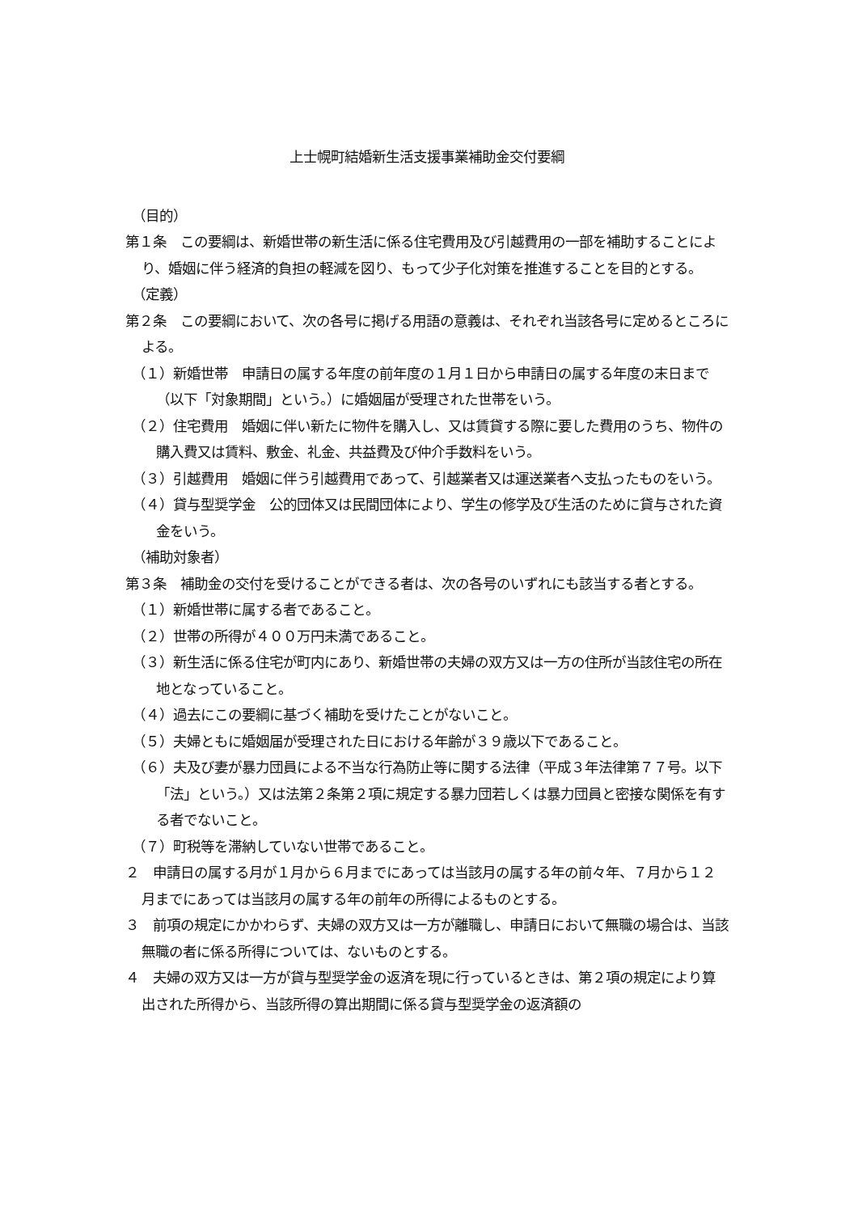上士幌町結婚新生活支援事業補助金交付要綱
（目的）
第１条　この要綱は、新婚世帯の新生活に係る住宅費用及び引越費用の一部を補助することにより、婚姻に伴う経済的負担の軽減を図り、もって少子化対策を推進することを目的とする。
（定義）
第２条　この要綱において、次の各号に掲げる用語の意義は、それぞれ当該各号に定めるところによる。
（１）新婚世帯　申請日の属する年度の前年度の１月１日から申請日の属する年度の末日まで（以下「対象期間」という。）に婚姻届が受理された世帯をいう。
（２）住宅費用　婚姻に伴い新たに物件を購入し、又は賃貸する際に要した費用のうち、物件の購入費又は賃料、敷金、礼金、共益費及び仲介手数料をいう。
（３）引越費用　婚姻に伴う引越費用であって、引越業者又は運送業者へ支払ったものをいう。
（４）貸与型奨学金　公的団体又は民間団体により、学生の修学及び生活のために貸与された資金をいう。
（補助対象者）
第３条　補助金の交付を受けることができる者は、次の各号のいずれにも該当する者とする。
（１）新婚世帯に属する者であること。
（２）世帯の所得が４００万円未満であること。
（３）新生活に係る住宅が町内にあり、新婚世帯の夫婦の双方又は一方の住所が当該住宅の所在地となっていること。
（４）過去にこの要綱に基づく補助を受けたことがないこと。
（５）夫婦ともに婚姻届が受理された日における年齢が３９歳以下であること。
（６）夫及び妻が暴力団員による不当な行為防止等に関する法律（平成３年法律第７７号。以下「法」という。）又は法第２条第２項に規定する暴力団若しくは暴力団員と密接な関係を有する者でないこと。
（７）町税等を滞納していない世帯であること。
２　申請日の属する月が１月から６月までにあっては当該月の属する年の前々年、７月から１２月までにあっては当該月の属する年の前年の所得によるものとする。
３　前項の規定にかかわらず、夫婦の双方又は一方が離職し、申請日において無職の場合は、当該無職の者に係る所得については、ないものとする。
４　夫婦の双方又は一方が貸与型奨学金の返済を現に行っているときは、第２項の規定により算出された所得から、当該所得の算出期間に係る貸与型奨学金の返済額の